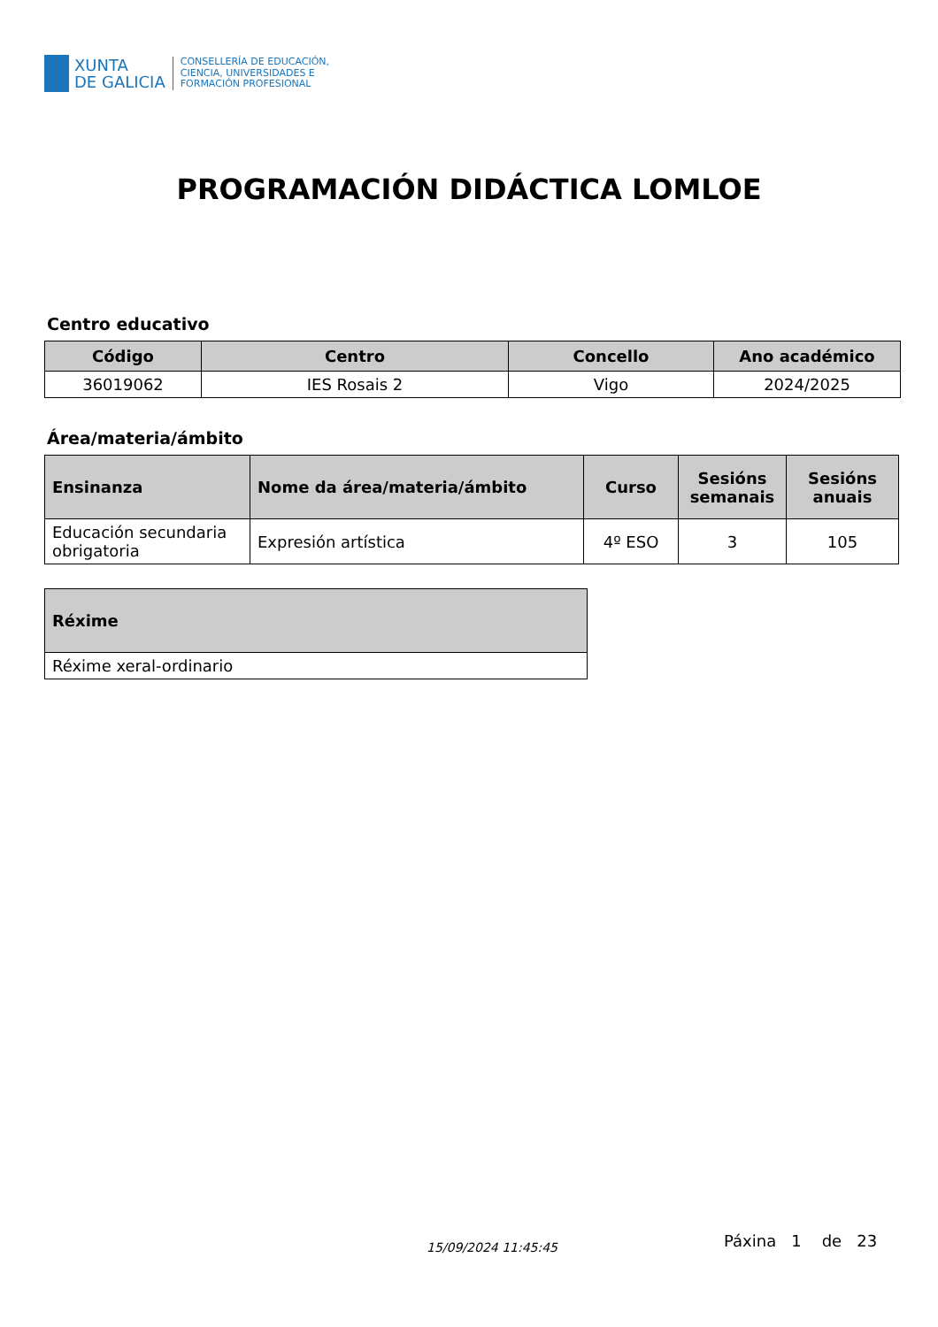XUNTA
DE GALICIA
CONSELLERÍA DE EDUCACIÓN,
CIENCIA, UNIVERSIDADES E
FORMACIÓN PROFESIONAL
PROGRAMACIÓN DIDÁCTICA LOMLOE
Centro educativo
| Código | Centro | Concello | Ano académico |
| --- | --- | --- | --- |
| 36019062 | IES Rosais 2 | Vigo | 2024/2025 |
Área/materia/ámbito
| Ensinanza | Nome da área/materia/ámbito | Curso | Sesións semanais | Sesións anuais |
| --- | --- | --- | --- | --- |
| Educación secundaria obrigatoria | Expresión artística | 4º ESO | 3 | 105 |
| Réxime |
| --- |
| Réxime xeral-ordinario |
15/09/2024 11:45:45 Páxina 1 de 23